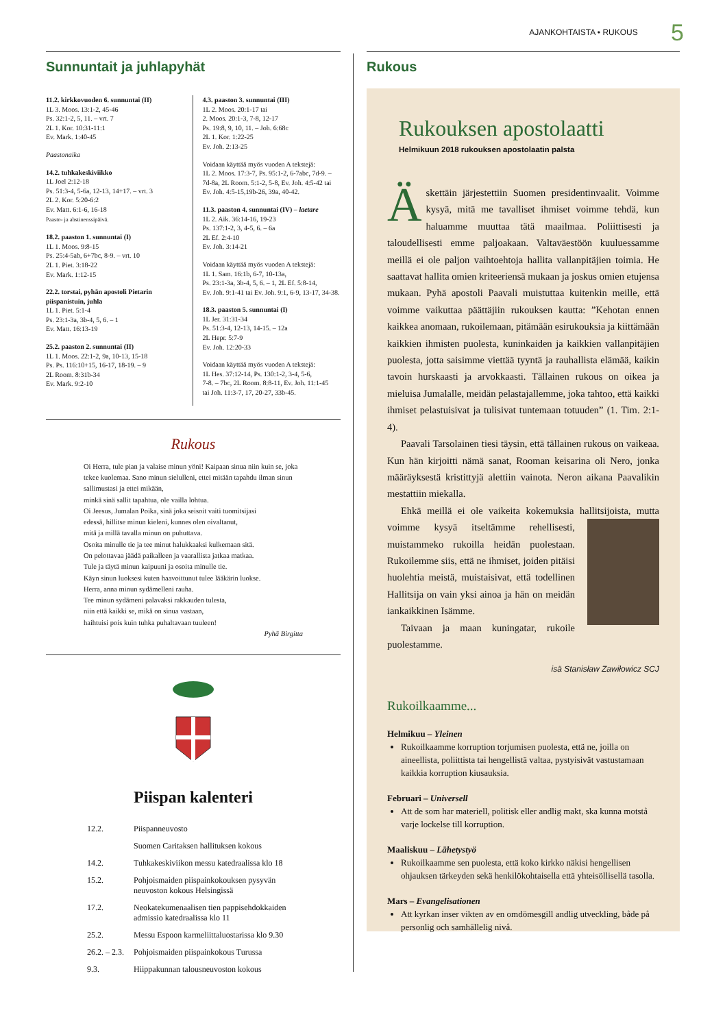AJANKOHTAISTA • RUKOUS 5
Sunnuntait ja juhlapyhät
11.2. kirkkovuoden 6. sunnuntai (II)
1L 3. Moos. 13:1-2, 45-46
Ps. 32:1-2, 5, 11. – vrt. 7
2L 1. Kor. 10:31-11:1
Ev. Mark. 1:40-45
Paastonaika
14.2. tuhkakeskiviikko
1L Joel 2:12-18
Ps. 51:3-4, 5-6a, 12-13, 14+17. – vrt. 3
2L 2. Kor. 5:20-6:2
Ev. Matt. 6:1-6, 16-18
Paasto- ja abstinenssipäivä.
18.2. paaston 1. sunnuntai (I)
1L 1. Moos. 9:8-15
Ps. 25:4-5ab, 6+7bc, 8-9. – vrt. 10
2L 1. Piet. 3:18-22
Ev. Mark. 1:12-15
22.2. torstai, pyhän apostoli Pietarin piispanistuin, juhla
1L 1. Piet. 5:1-4
Ps. 23:1-3a, 3b-4, 5, 6. – 1
Ev. Matt. 16:13-19
25.2. paaston 2. sunnuntai (II)
1L 1. Moos. 22:1-2, 9a, 10-13, 15-18
Ps. Ps. 116:10+15, 16-17, 18-19. – 9
2L Room. 8:31b-34
Ev. Mark. 9:2-10
4.3. paaston 3. sunnuntai (III)
1L 2. Moos. 20:1-17 tai
2. Moos. 20:1-3, 7-8, 12-17
Ps. 19:8, 9, 10, 11. – Joh. 6:68c
2L 1. Kor. 1:22-25
Ev. Joh. 2:13-25
Voidaan käyttää myös vuoden A tekstejä:
1L 2. Moos. 17:3-7, Ps. 95:1-2, 6-7abc, 7d-9. – 7d-8a, 2L Room. 5:1-2, 5-8, Ev. Joh. 4:5-42 tai Ev. Joh. 4:5-15,19b-26, 39a, 40-42.
11.3. paaston 4. sunnuntai (IV) – laetare
1L 2. Aik. 36:14-16, 19-23
Ps. 137:1-2, 3, 4-5, 6. – 6a
2L Ef. 2:4-10
Ev. Joh. 3:14-21
Voidaan käyttää myös vuoden A tekstejä:
1L 1. Sam. 16:1b, 6-7, 10-13a,
Ps. 23:1-3a, 3b-4, 5, 6. – 1, 2L Ef. 5:8-14,
Ev. Joh. 9:1-41 tai Ev. Joh. 9:1, 6-9, 13-17, 34-38.
18.3. paaston 5. sunnuntai (I)
1L Jer. 31:31-34
Ps. 51:3-4, 12-13, 14-15. – 12a
2L Hepr. 5:7-9
Ev. Joh. 12:20-33
Voidaan käyttää myös vuoden A tekstejä:
1L Hes. 37:12-14, Ps. 130:1-2, 3-4, 5-6,
7-8. – 7bc, 2L Room. 8:8-11, Ev. Joh. 11:1-45
tai Joh. 11:3-7, 17, 20-27, 33b-45.
Rukous
Oi Herra, tule pian ja valaise minun yöni! Kaipaan sinua niin kuin se, joka tekee kuolemaa. Sano minun sielulleni, ettei mitään tapahdu ilman sinun sallimustasi ja ettei mikään,
minkä sinä sallit tapahtua, ole vailla lohtua.
Oi Jeesus, Jumalan Poika, sinä joka seisoit vaiti tuomitsijasi
edessä, hillitse minun kieleni, kunnes olen oivaltanut,
mitä ja millä tavalla minun on puhuttava.
Osoita minulle tie ja tee minut halukkaaksi kulkemaan sitä.
On pelottavaa jäädä paikalleen ja vaarallista jatkaa matkaa.
Tule ja täytä minun kaipuuni ja osoita minulle tie.
Käyn sinun luoksesi kuten haavoittunut tulee lääkärin luokse.
Herra, anna minun sydämelleni rauha.
Tee minun sydämeni palavaksi rakkauden tulesta,
niin että kaikki se, mikä on sinua vastaan,
haihtuisi pois kuin tuhka puhaltavaan tuuleen!
Pyhä Birgitta
Piispan kalenteri
| 12.2. | Piispanneuvosto |
| | Suomen Caritaksen hallituksen kokous |
| 14.2. | Tuhkakeskiviikon messu katedraalissa klo 18 |
| 15.2. | Pohjoismaiden piispainkokouksen pysyvän neuvoston kokous Helsingissä |
| 17.2. | Neokatekumenaalisen tien pappisehdokkaiden admissio katedraalissa klo 11 |
| 25.2. | Messu Espoon karmeliittaluostarissa klo 9.30 |
| 26.2. – 2.3. | Pohjoismaiden piispainkokous Turussa |
| 9.3. | Hiippakunnan talousneuvoston kokous |
Rukous
Rukouksen apostolaatti
Helmikuun 2018 rukouksen apostolaatin palsta
Äskettäin järjestettiin Suomen presidentinvaalit. Voimme kysyä, mitä me tavalliset ihmiset voimme tehdä, kun haluamme muuttaa tätä maailmaa. Poliittisesti ja taloudellisesti emme paljoakaan. Valtaväestöön kuuluessamme meillä ei ole paljon vaihtoehtoja hallita vallanpitäjien toimia. He saattavat hallita omien kriteeriensä mukaan ja joskus omien etujensa mukaan. Pyhä apostoli Paavali muistuttaa kuitenkin meille, että voimme vaikuttaa päättäjiin rukouksen kautta: ”Kehotan ennen kaikkea anomaan, rukoilemaan, pitämään esirukouksia ja kiittämään kaikkien ihmisten puolesta, kuninkaiden ja kaikkien vallanpitäjien puolesta, jotta saisimme viettää tyyntä ja rauhallista elämää, kaikin tavoin hurskaasti ja arvokkaasti. Tällainen rukous on oikea ja mieluisa Jumalalle, meidän pelastajallemme, joka tahtoo, että kaikki ihmiset pelastuisivat ja tulisivat tuntemaan totuuden” (1. Tim. 2:1-4).
Paavali Tarsolainen tiesi täysin, että tällainen rukous on vaikeaa. Kun hän kirjoitti nämä sanat, Rooman keisarina oli Nero, jonka määräyksestä kristittyjä alettiin vainota. Neron aikana Paavalikin mestattiin miekalla.
Ehkä meillä ei ole vaikeita kokemuksia hallitsijoista, mutta voimme kysyä itseltämme rehellisesti, muistammeko rukoilla heidän puolestaan. Rukoilemme siis, että ne ihmiset, joiden pitäisi huolehtia meistä, muistaisivat, että todellinen Hallitsija on vain yksi ainoa ja hän on meidän iankaikkinen Isämme.
Taivaan ja maan kuningatar, rukoile puolestamme.
isä Stanisław Zawiłowicz SCJ
Rukoilkaamme...
Helmikuu – Yleinen
Rukoilkaamme korruption torjumisen puolesta, että ne, joilla on aineellista, poliittista tai hengellistä valtaa, pystyisivät vastustamaan kaikkia korruption kiusauksia.
Februari – Universell
Att de som har materiell, politisk eller andlig makt, ska kunna motstå varje lockelse till korruption.
Maaliskuu – Lähetystyö
Rukoilkaamme sen puolesta, että koko kirkko näkisi hengellisen ohjauksen tärkeyden sekä henkilökohtaisella että yhteisöllisellä tasolla.
Mars – Evangelisationen
Att kyrkan inser vikten av en omdömesgill andlig utveckling, både på personlig och samhällelig nivå.